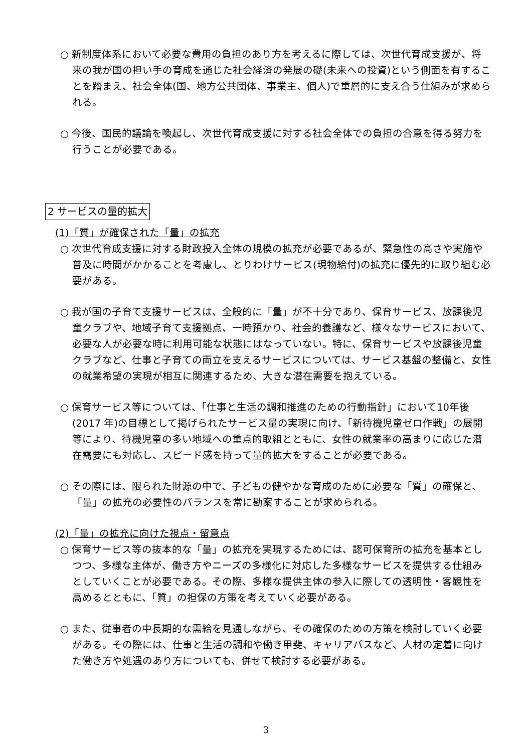○ 新制度体系において必要な費用の負担のあり方を考えるに際しては、次世代育成支援が、将来の我が国の担い手の育成を通じた社会経済の発展の礎(未来への投資)という側面を有することを踏まえ、社会全体(国、地方公共団体、事業主、個人)で重層的に支え合う仕組みが求められる。
○ 今後、国民的議論を喚起し、次世代育成支援に対する社会全体での負担の合意を得る努力を行うことが必要である。
2 サービスの量的拡大
(1)「質」が確保された「量」の拡充
○ 次世代育成支援に対する財政投入全体の規模の拡充が必要であるが、緊急性の高さや実施や普及に時間がかかることを考慮し、とりわけサービス(現物給付)の拡充に優先的に取り組む必要がある。
○ 我が国の子育て支援サービスは、全般的に「量」が不十分であり、保育サービス、放課後児童クラブや、地域子育て支援拠点、一時預かり、社会的養護など、様々なサービスにおいて、必要な人が必要な時に利用可能な状態にはなっていない。特に、保育サービスや放課後児童クラブなど、仕事と子育ての両立を支えるサービスについては、サービス基盤の整備と、女性の就業希望の実現が相互に関連するため、大きな潜在需要を抱えている。
○ 保育サービス等については、「仕事と生活の調和推進のための行動指針」において10年後(2017 年)の目標として掲げられたサービス量の実現に向け、「新待機児童ゼロ作戦」の展開等により、待機児童の多い地域への重点的取組とともに、女性の就業率の高まりに応じた潜在需要にも対応し、スピード感を持って量的拡大をすることが必要である。
○ その際には、限られた財源の中で、子どもの健やかな育成のために必要な「質」の確保と、「量」の拡充の必要性のバランスを常に勘案することが求められる。
(2)「量」の拡充に向けた視点・留意点
○ 保育サービス等の抜本的な「量」の拡充を実現するためには、認可保育所の拡充を基本としつつ、多様な主体が、働き方やニーズの多様化に対応した多様なサービスを提供する仕組みとしていくことが必要である。その際、多様な提供主体の参入に際しての透明性・客観性を高めるとともに、「質」の担保の方策を考えていく必要がある。
○ また、従事者の中長期的な需給を見通しながら、その確保のための方策を検討していく必要がある。その際には、仕事と生活の調和や働き甲斐、キャリアパスなど、人材の定着に向けた働き方や処遇のあり方についても、併せて検討する必要がある。
3